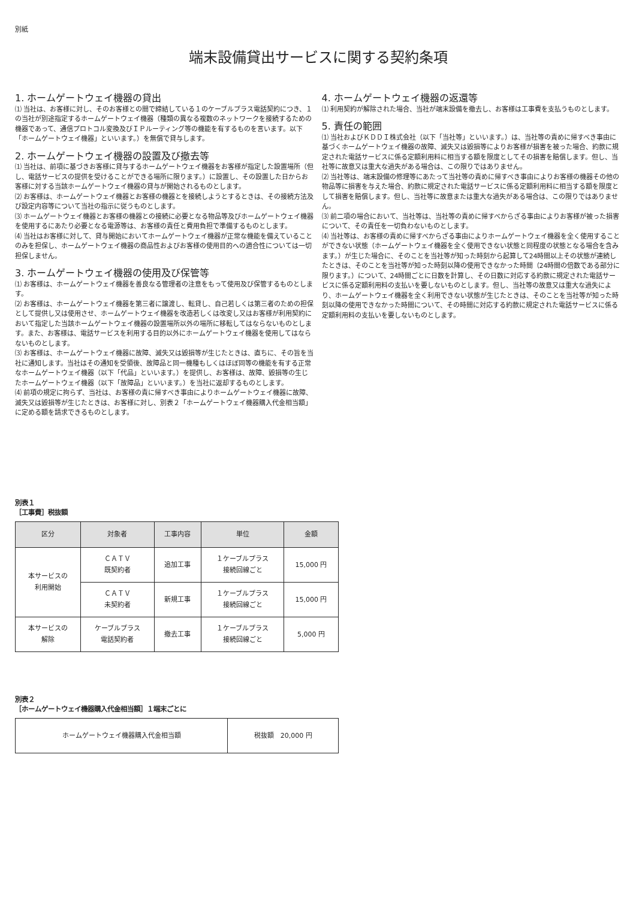別紙
端末設備貸出サービスに関する契約条項
1. ホームゲートウェイ機器の貸出
⑴ 当社は、お客様に対し、そのお客様との間で締結している１のケーブルプラス電話契約につき、１の当社が別途指定するホームゲートウェイ機器（種類の異なる複数のネットワークを接続するための機器であって、通信プロトコル変換及びＩＰルーティング等の機能を有するものを言います。以下「ホームゲートウェイ機器」といいます。）を無償で貸与します。
2. ホームゲートウェイ機器の設置及び撤去等
⑴ 当社は、前項に基づきお客様に貸与するホームゲートウェイ機器をお客様が指定した設置場所（但し、電話サービスの提供を受けることができる場所に限ります。）に設置し、その設置した日からお客様に対する当該ホームゲートウェイ機器の貸与が開始されるものとします。
⑵ お客様は、ホームゲートウェイ機器とお客様の機器とを接続しようとするときは、その接続方法及び設定内容等について当社の指示に従うものとします。
⑶ ホームゲートウェイ機器とお客様の機器との接続に必要となる物品等及びホームゲートウェイ機器を使用するにあたり必要となる電源等は、お客様の責任と費用負担で準備するものとします。
⑷ 当社はお客様に対して、貸与開始においてホームゲートウェイ機器が正常な機能を備えていることのみを担保し、ホームゲートウェイ機器の商品性およびお客様の使用目的への適合性については一切担保しません。
3. ホームゲートウェイ機器の使用及び保管等
⑴ お客様は、ホームゲートウェイ機器を善良なる管理者の注意をもって使用及び保管するものとします。
⑵ お客様は、ホームゲートウェイ機器を第三者に譲渡し、転貸し、自己若しくは第三者のための担保として提供し又は使用させ、ホームゲートウェイ機器を改造若しくは改変し又はお客様が利用契約において指定した当該ホームゲートウェイ機器の設置場所以外の場所に移転してはならないものとします。また、お客様は、電話サービスを利用する目的以外にホームゲートウェイ機器を使用してはならないものとします。
⑶ お客様は、ホームゲートウェイ機器に故障、滅失又は毀損等が生じたときは、直ちに、その旨を当社に通知します。当社はその通知を受領後、故障品と同一機種もしくはほぼ同等の機能を有する正常なホームゲートウェイ機器（以下「代品」といいます。）を提供し、お客様は、故障、毀損等の生じたホームゲートウェイ機器（以下「故障品」といいます。）を当社に返却するものとします。
⑷ 前項の規定に拘らず、当社は、お客様の責に帰すべき事由によりホームゲートウェイ機器に故障、滅失又は毀損等が生じたときは、お客様に対し、別表２「ホームゲートウェイ機器購入代金相当額」に定める額を請求できるものとします。
4. ホームゲートウェイ機器の返還等
⑴ 利用契約が解除された場合、当社が端末設備を撤去し、お客様は工事費を支払うものとします。
5. 責任の範囲
⑴ 当社およびＫＤＤＩ株式会社（以下「当社等」といいます。）は、当社等の責めに帰すべき事由に基づくホームゲートウェイ機器の故障、滅失又は毀損等によりお客様が損害を被った場合、約款に規定された電話サービスに係る定額利用料に相当する額を限度としてその損害を賠償します。但し、当社等に故意又は重大な過失がある場合は、この限りではありません。
⑵ 当社等は、端末設備の修理等にあたって当社等の責めに帰すべき事由によりお客様の機器その他の物品等に損害を与えた場合、約款に規定された電話サービスに係る定額利用料に相当する額を限度として損害を賠償します。但し、当社等に故意または重大な過失がある場合は、この限りではありません。
⑶ 前二項の場合において、当社等は、当社等の責めに帰すべからざる事由によりお客様が被った損害について、その責任を一切負わないものとします。
⑷ 当社等は、お客様の責めに帰すべからざる事由によりホームゲートウェイ機器を全く使用することができない状態（ホームゲートウェイ機器を全く使用できない状態と同程度の状態となる場合を含みます。）が生じた場合に、そのことを当社等が知った時刻から起算して24時間以上その状態が連続したときは、そのことを当社等が知った時刻以降の使用できなかった時間（24時間の倍数である部分に限ります。）について、24時間ごとに日数を計算し、その日数に対応する約款に規定された電話サービスに係る定額利用料の支払いを要しないものとします。但し、当社等の故意又は重大な過失により、ホームゲートウェイ機器を全く利用できない状態が生じたときは、そのことを当社等が知った時刻以降の使用できなかった時間について、その時間に対応する約款に規定された電話サービスに係る定額利用料の支払いを要しないものとします。
別表１
［工事費］税抜額
| 区分 | 対象者 | 工事内容 | 単位 | 金額 |
| --- | --- | --- | --- | --- |
| 本サービスの 利用開始 | ＣＡＴＶ 既契約者 | 追加工事 | １ケーブルプラス 接続回線ごと | 15,000 円 |
| | ＣＡＴＶ 未契約者 | 新規工事 | １ケーブルプラス 接続回線ごと | 15,000 円 |
| 本サービスの 解除 | ケーブルプラス 電話契約者 | 撤去工事 | １ケーブルプラス 接続回線ごと | 5,000 円 |
別表２
［ホームゲートウェイ機器購入代金相当額］１端末ごとに
| ホームゲートウェイ機器購入代金相当額 | 税抜額 20,000 円 |